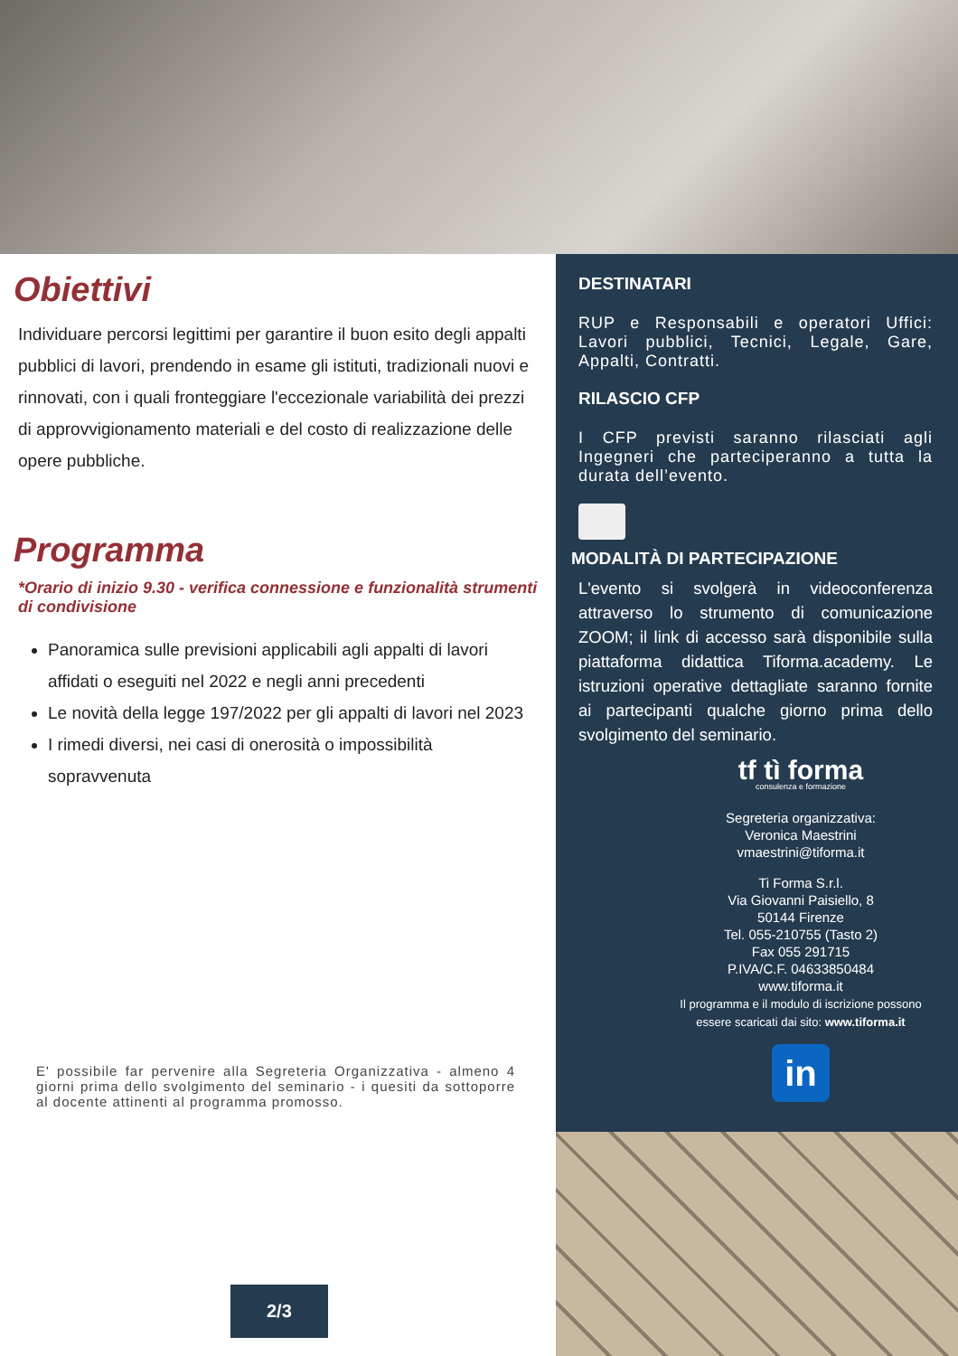Obiettivi
Individuare percorsi legittimi per garantire il buon esito degli appalti pubblici di lavori, prendendo in esame gli istituti, tradizionali nuovi e rinnovati, con i quali fronteggiare l'eccezionale variabilità dei prezzi di approvvigionamento materiali e del costo di realizzazione delle opere pubbliche.
Programma
*Orario di inizio 9.30 - verifica connessione e funzionalità strumenti di condivisione
Panoramica sulle previsioni applicabili agli appalti di lavori affidati o eseguiti nel 2022 e negli anni precedenti
Le novità della legge 197/2022 per gli appalti di lavori nel 2023
I rimedi diversi, nei casi di onerosità o impossibilità sopravvenuta
E' possibile far pervenire alla Segreteria Organizzativa - almeno 4 giorni prima dello svolgimento del seminario - i quesiti da sottoporre al docente attinenti al programma promosso.
2/3
DESTINATARI
RUP e Responsabili e operatori Uffici: Lavori pubblici, Tecnici, Legale, Gare, Appalti, Contratti.
RILASCIO CFP
I CFP previsti saranno rilasciati agli Ingegneri che parteciperanno a tutta la durata dell’evento.
MODALITÀ DI PARTECIPAZIONE
L'evento si svolgerà in videoconferenza attraverso lo strumento di comunicazione ZOOM; il link di accesso sarà disponibile sulla piattaforma didattica Tiforma.academy. Le istruzioni operative dettagliate saranno fornite ai partecipanti qualche giorno prima dello svolgimento del seminario.
tf tì forma
consulenza e formazione
Segreteria organizzativa:
Veronica Maestrini
vmaestrini@tiforma.it
Ti Forma S.r.l.
Via Giovanni Paisiello, 8
50144 Firenze
Tel. 055-210755 (Tasto 2)
Fax 055 291715
P.IVA/C.F. 04633850484
www.tiforma.it
Il programma e il modulo di iscrizione possono essere scaricati dai sito: www.tiforma.it
in